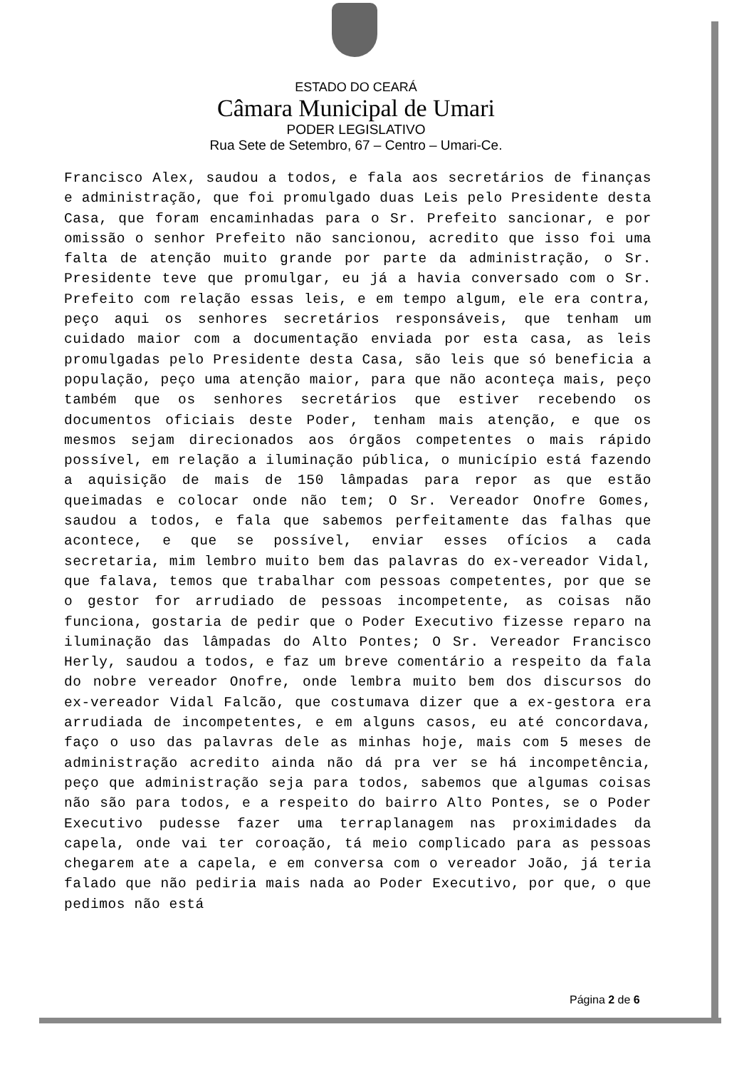ESTADO DO CEARÁ
Câmara Municipal de Umari
PODER LEGISLATIVO
Rua Sete de Setembro, 67 – Centro – Umari-Ce.
Francisco Alex, saudou a todos, e fala aos secretários de finanças e administração, que foi promulgado duas Leis pelo Presidente desta Casa, que foram encaminhadas para o Sr. Prefeito sancionar, e por omissão o senhor Prefeito não sancionou, acredito que isso foi uma falta de atenção muito grande por parte da administração, o Sr. Presidente teve que promulgar, eu já a havia conversado com o Sr. Prefeito com relação essas leis, e em tempo algum, ele era contra, peço aqui os senhores secretários responsáveis, que tenham um cuidado maior com a documentação enviada por esta casa, as leis promulgadas pelo Presidente desta Casa, são leis que só beneficia a população, peço uma atenção maior, para que não aconteça mais, peço também que os senhores secretários que estiver recebendo os documentos oficiais deste Poder, tenham mais atenção, e que os mesmos sejam direcionados aos órgãos competentes o mais rápido possível, em relação a iluminação pública, o município está fazendo a aquisição de mais de 150 lâmpadas para repor as que estão queimadas e colocar onde não tem; O Sr. Vereador Onofre Gomes, saudou a todos, e fala que sabemos perfeitamente das falhas que acontece, e que se possível, enviar esses ofícios a cada secretaria, mim lembro muito bem das palavras do ex-vereador Vidal, que falava, temos que trabalhar com pessoas competentes, por que se o gestor for arrudiado de pessoas incompetente, as coisas não funciona, gostaria de pedir que o Poder Executivo fizesse reparo na iluminação das lâmpadas do Alto Pontes; O Sr. Vereador Francisco Herly, saudou a todos, e faz um breve comentário a respeito da fala do nobre vereador Onofre, onde lembra muito bem dos discursos do ex-vereador Vidal Falcão, que costumava dizer que a ex-gestora era arrudiada de incompetentes, e em alguns casos, eu até concordava, faço o uso das palavras dele as minhas hoje, mais com 5 meses de administração acredito ainda não dá pra ver se há incompetência, peço que administração seja para todos, sabemos que algumas coisas não são para todos, e a respeito do bairro Alto Pontes, se o Poder Executivo pudesse fazer uma terraplanagem nas proximidades da capela, onde vai ter coroação, tá meio complicado para as pessoas chegarem ate a capela, e em conversa com o vereador João, já teria falado que não pediria mais nada ao Poder Executivo, por que, o que pedimos não está
Página 2 de 6